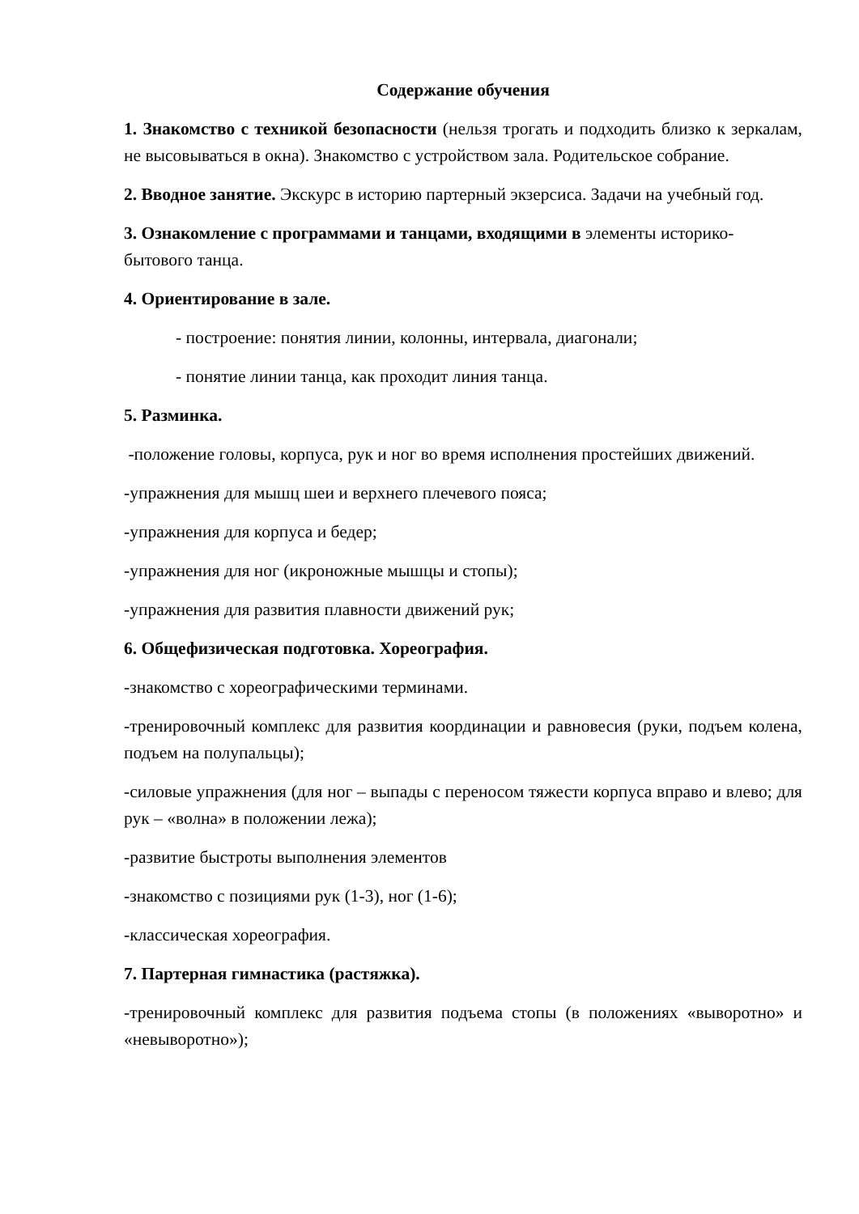Содержание обучения
1. Знакомство с техникой безопасности (нельзя трогать и подходить близко к зеркалам, не высовываться в окна). Знакомство с устройством зала. Родительское собрание.
2. Вводное занятие. Экскурс в историю партерный экзерсиса. Задачи на учебный год.
3. Ознакомление с программами и танцами, входящими в элементы историко-бытового танца.
4. Ориентирование в зале.
- построение: понятия линии, колонны, интервала, диагонали;
- понятие линии танца, как проходит линия танца.
5. Разминка.
-положение головы, корпуса, рук и ног во время исполнения простейших движений.
-упражнения для мышц шеи и верхнего плечевого пояса;
-упражнения для корпуса и бедер;
-упражнения для ног (икроножные мышцы и стопы);
-упражнения для развития плавности движений рук;
6. Общефизическая подготовка. Хореография.
-знакомство с хореографическими терминами.
-тренировочный комплекс для развития координации и равновесия (руки, подъем колена, подъем на полупальцы);
-силовые упражнения (для ног – выпады с переносом тяжести корпуса вправо и влево; для рук – «волна» в положении лежа);
-развитие быстроты выполнения элементов
-знакомство с позициями рук (1-3), ног (1-6);
-классическая хореография.
7. Партерная гимнастика (растяжка).
-тренировочный комплекс для развития подъема стопы (в положениях «выворотно» и «невыворотно»);